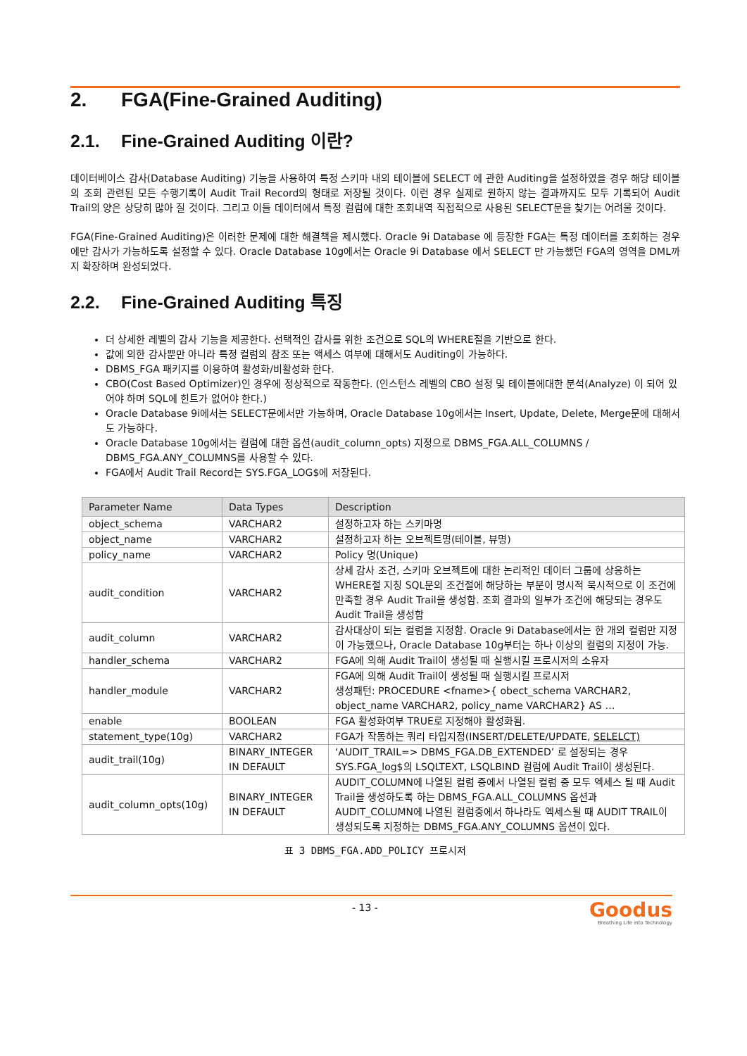2. FGA(Fine-Grained Auditing)
2.1. Fine-Grained Auditing 이란?
데이터베이스 감사(Database Auditing) 기능을 사용하여 특정 스키마 내의 테이블에 SELECT 에 관한 Auditing을 설정하였을 경우 해당 테이블의 조회 관련된 모든 수행기록이 Audit Trail Record의 형태로 저장될 것이다. 이런 경우 실제로 원하지 않는 결과까지도 모두 기록되어 Audit Trail의 양은 상당히 많아 질 것이다. 그리고 이들 데이터에서 특정 컬럼에 대한 조회내역 직접적으로 사용된 SELECT문을 찾기는 어려울 것이다.
FGA(Fine-Grained Auditing)은 이러한 문제에 대한 해결책을 제시했다. Oracle 9i Database 에 등장한 FGA는 특정 데이터를 조회하는 경우에만 감사가 가능하도록 설정할 수 있다. Oracle Database 10g에서는 Oracle 9i Database 에서 SELECT 만 가능했던 FGA의 영역을 DML까지 확장하며 완성되었다.
2.2. Fine-Grained Auditing 특징
더 상세한 레벨의 감사 기능을 제공한다. 선택적인 감사를 위한 조건으로 SQL의 WHERE절을 기반으로 한다.
값에 의한 감사뿐만 아니라 특정 컬럼의 참조 또는 액세스 여부에 대해서도 Auditing이 가능하다.
DBMS_FGA 패키지를 이용하여 활성화/비활성화 한다.
CBO(Cost Based Optimizer)인 경우에 정상적으로 작동한다. (인스턴스 레벨의 CBO 설정 및 테이블에대한 분석(Analyze) 이 되어 있어야 하며 SQL에 힌트가 없어야 한다.)
Oracle Database 9i에서는 SELECT문에서만 가능하며, Oracle Database 10g에서는 Insert, Update, Delete, Merge문에 대해서도 가능하다.
Oracle Database 10g에서는 컬럼에 대한 옵션(audit_column_opts) 지정으로 DBMS_FGA.ALL_COLUMNS / DBMS_FGA.ANY_COLUMNS를 사용할 수 있다.
FGA에서 Audit Trail Record는 SYS.FGA_LOG$에 저장된다.
| Parameter Name | Data Types | Description |
| --- | --- | --- |
| object_schema | VARCHAR2 | 설정하고자 하는 스키마명 |
| object_name | VARCHAR2 | 설정하고자 하는 오브젝트명(테이블, 뷰명) |
| policy_name | VARCHAR2 | Policy 명(Unique) |
| audit_condition | VARCHAR2 | 상세 감사 조건, 스키마 오브젝트에 대한 논리적인 데이터 그룹에 상응하는 WHERE절 지칭 SQL문의 조건절에 해당하는 부분이 명시적 묵시적으로 이 조건에 만족할 경우 Audit Trail을 생성함. 조회 결과의 일부가 조건에 해당되는 경우도 Audit Trail을 생성함 |
| audit_column | VARCHAR2 | 감사대상이 되는 컬럼을 지정함. Oracle 9i Database에서는 한 개의 컬럼만 지정이 가능했으나, Oracle Database 10g부터는 하나 이상의 컬럼의 지정이 가능. |
| handler_schema | VARCHAR2 | FGA에 의해 Audit Trail이 생성될 때 실행시킬 프로시저의 소유자 |
| handler_module | VARCHAR2 | FGA에 의해 Audit Trail이 생성될 때 실행시킬 프로시저 생성패턴: PROCEDURE <fname>{ obect_schema VARCHAR2, object_name VARCHAR2, policy_name VARCHAR2} AS … |
| enable | BOOLEAN | FGA 활성화여부 TRUE로 지정해야 활성화됨. |
| statement_type(10g) | VARCHAR2 | FGA가 작동하는 쿼리 타입지정(INSERT/DELETE/UPDATE, SELELCT) |
| audit_trail(10g) | BINARY_INTEGER IN DEFAULT | ‘AUDIT_TRAIL=> DBMS_FGA.DB_EXTENDED’ 로 설정되는 경우 SYS.FGA_log$의 LSQLTEXT, LSQLBIND 컬럼에 Audit Trail이 생성된다. |
| audit_column_opts(10g) | BINARY_INTEGER IN DEFAULT | AUDIT_COLUMN에 나열된 컬럼 중에서 나열된 컬럼 중 모두 엑세스 될 때 Audit Trail을 생성하도록 하는 DBMS_FGA.ALL_COLUMNS 옵션과 AUDIT_COLUMN에 나열된 컬럼중에서 하나라도 엑세스될 때 AUDIT TRAIL이 생성되도록 지정하는 DBMS_FGA.ANY_COLUMNS 옵션이 있다. |
표 3 DBMS_FGA.ADD_POLICY 프로시저
- 13 -
Goodus
Breathing Life into Technology